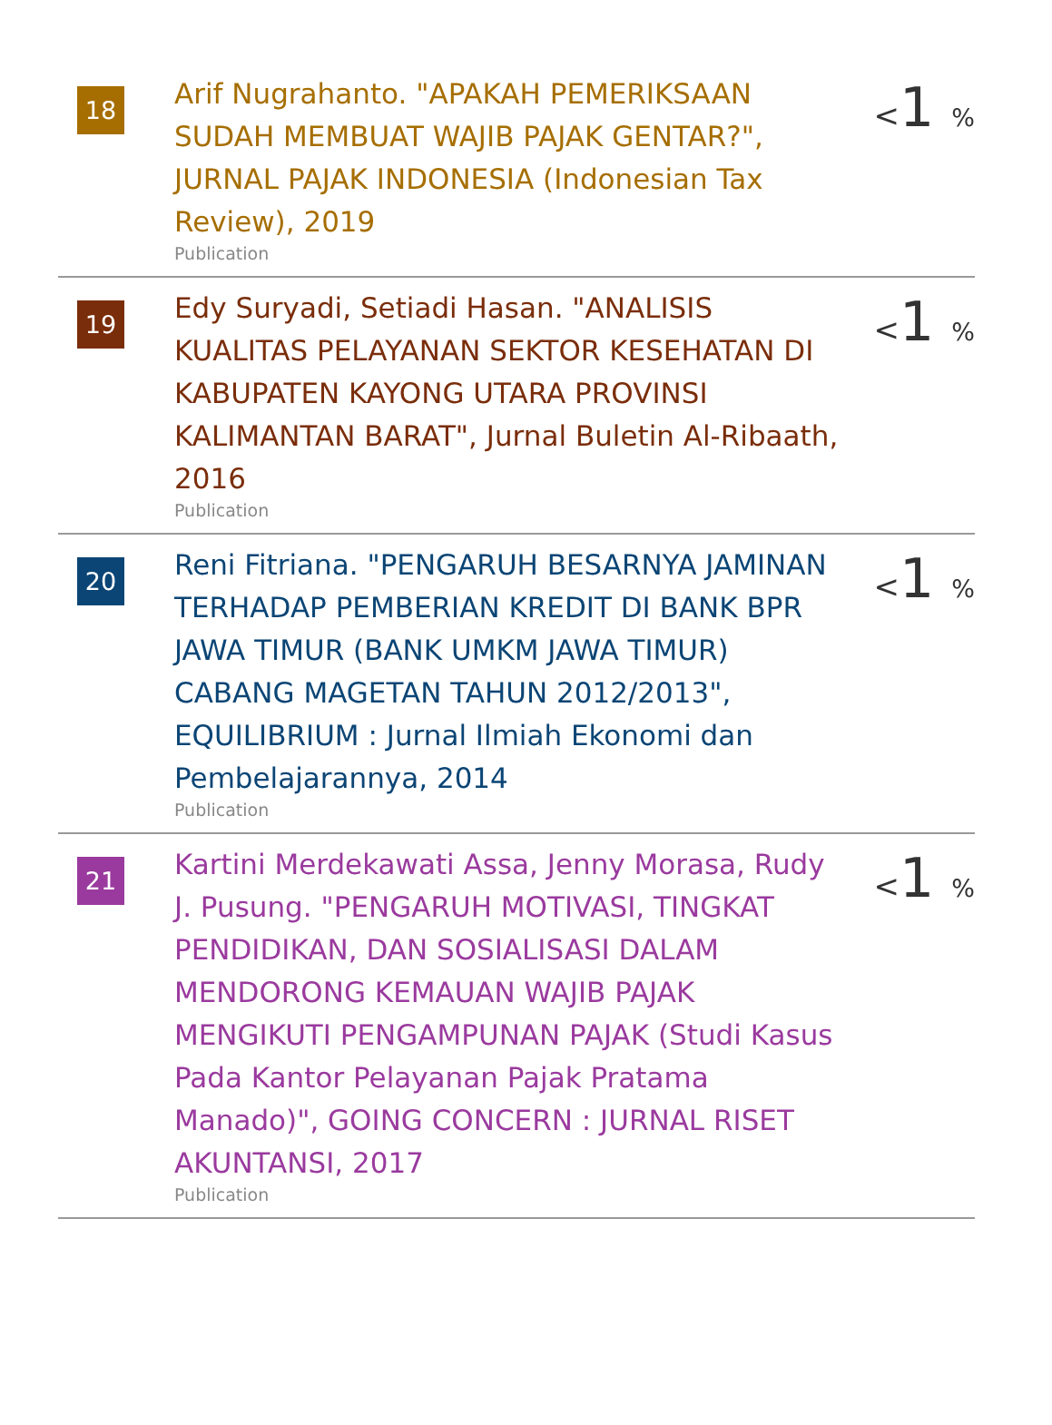| 18 | Arif Nugrahanto. "APAKAH PEMERIKSAAN SUDAH MEMBUAT WAJIB PAJAK GENTAR?", JURNAL PAJAK INDONESIA (Indonesian Tax Review), 2019 Publication | < 1 % |
| 19 | Edy Suryadi, Setiadi Hasan. "ANALISIS KUALITAS PELAYANAN SEKTOR KESEHATAN DI KABUPATEN KAYONG UTARA PROVINSI KALIMANTAN BARAT", Jurnal Buletin Al-Ribaath, 2016 Publication | < 1 % |
| 20 | Reni Fitriana. "PENGARUH BESARNYA JAMINAN TERHADAP PEMBERIAN KREDIT DI BANK BPR JAWA TIMUR (BANK UMKM JAWA TIMUR) CABANG MAGETAN TAHUN 2012/2013", EQUILIBRIUM : Jurnal Ilmiah Ekonomi dan Pembelajarannya, 2014 Publication | < 1 % |
| 21 | Kartini Merdekawati Assa, Jenny Morasa, Rudy J. Pusung. "PENGARUH MOTIVASI, TINGKAT PENDIDIKAN, DAN SOSIALISASI DALAM MENDORONG KEMAUAN WAJIB PAJAK MENGIKUTI PENGAMPUNAN PAJAK (Studi Kasus Pada Kantor Pelayanan Pajak Pratama Manado)", GOING CONCERN : JURNAL RISET AKUNTANSI, 2017 Publication | < 1 % |